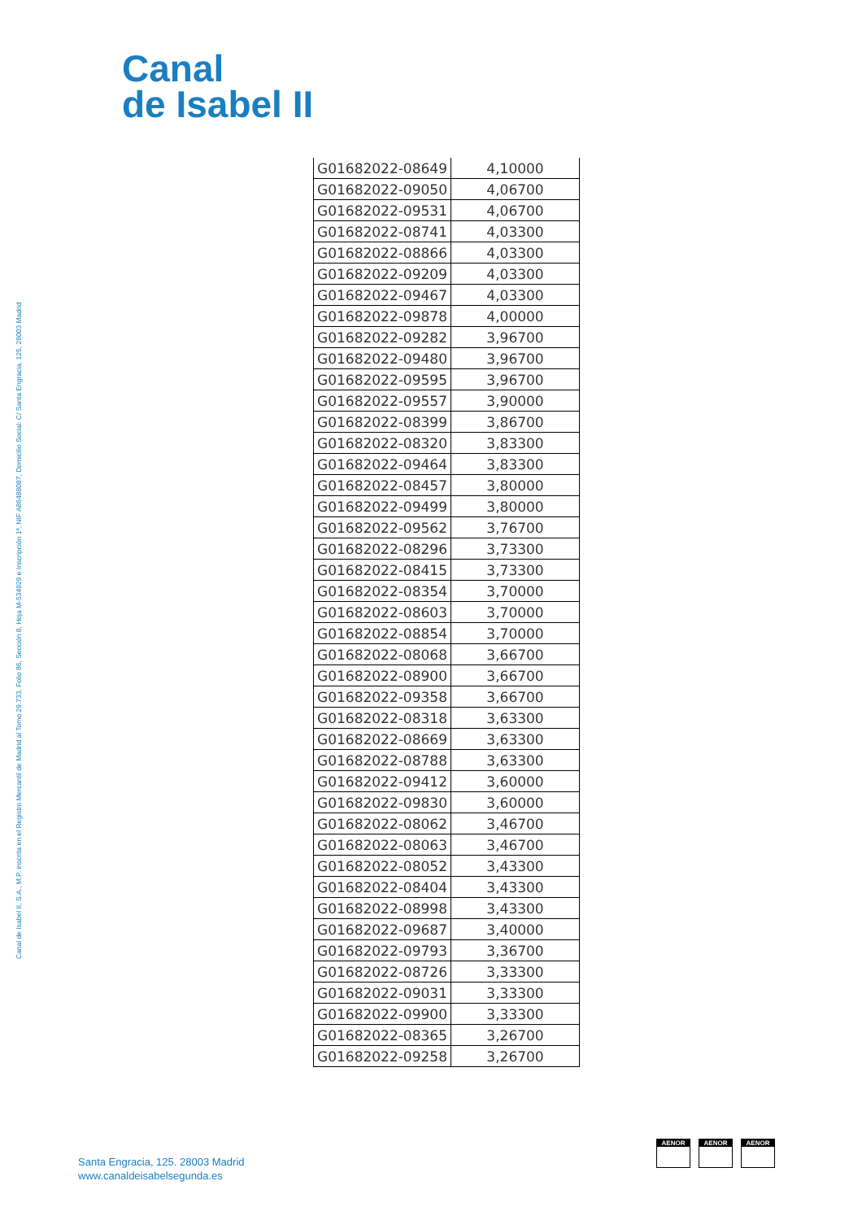Canal
de Isabel II
Canal de Isabel II, S.A., M.P. inscrita en el Registro Mercantil de Madrid al Tomo 29.733, Folio 86, Sección 8, Hoja M-534929 e Inscripción 1ª, NIF A86488087, Domicilio Social: C/ Santa Engracia, 125, 28003 Madrid
| G01682022-08649 | 4,10000 |
| G01682022-09050 | 4,06700 |
| G01682022-09531 | 4,06700 |
| G01682022-08741 | 4,03300 |
| G01682022-08866 | 4,03300 |
| G01682022-09209 | 4,03300 |
| G01682022-09467 | 4,03300 |
| G01682022-09878 | 4,00000 |
| G01682022-09282 | 3,96700 |
| G01682022-09480 | 3,96700 |
| G01682022-09595 | 3,96700 |
| G01682022-09557 | 3,90000 |
| G01682022-08399 | 3,86700 |
| G01682022-08320 | 3,83300 |
| G01682022-09464 | 3,83300 |
| G01682022-08457 | 3,80000 |
| G01682022-09499 | 3,80000 |
| G01682022-09562 | 3,76700 |
| G01682022-08296 | 3,73300 |
| G01682022-08415 | 3,73300 |
| G01682022-08354 | 3,70000 |
| G01682022-08603 | 3,70000 |
| G01682022-08854 | 3,70000 |
| G01682022-08068 | 3,66700 |
| G01682022-08900 | 3,66700 |
| G01682022-09358 | 3,66700 |
| G01682022-08318 | 3,63300 |
| G01682022-08669 | 3,63300 |
| G01682022-08788 | 3,63300 |
| G01682022-09412 | 3,60000 |
| G01682022-09830 | 3,60000 |
| G01682022-08062 | 3,46700 |
| G01682022-08063 | 3,46700 |
| G01682022-08052 | 3,43300 |
| G01682022-08404 | 3,43300 |
| G01682022-08998 | 3,43300 |
| G01682022-09687 | 3,40000 |
| G01682022-09793 | 3,36700 |
| G01682022-08726 | 3,33300 |
| G01682022-09031 | 3,33300 |
| G01682022-09900 | 3,33300 |
| G01682022-08365 | 3,26700 |
| G01682022-09258 | 3,26700 |
Santa Engracia, 125. 28003 Madrid
www.canaldeisabelsegunda.es
AENOR AENOR AENOR